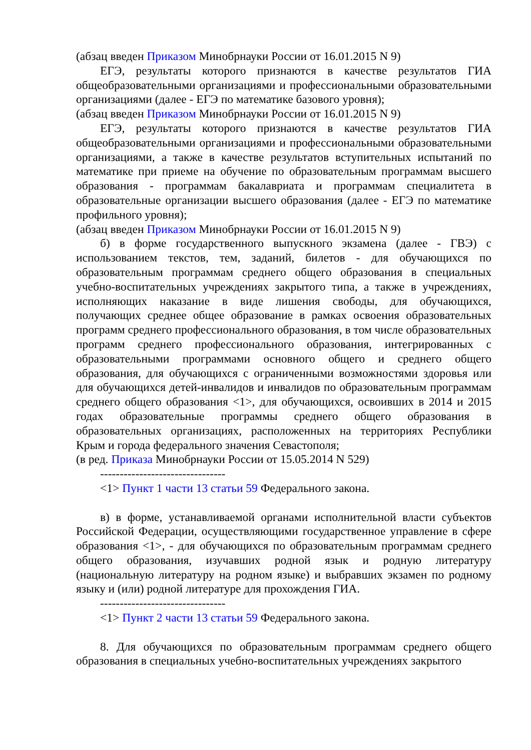(абзац введен Приказом Минобрнауки России от 16.01.2015 N 9)
ЕГЭ, результаты которого признаются в качестве результатов ГИА общеобразовательными организациями и профессиональными образовательными организациями (далее - ЕГЭ по математике базового уровня);
(абзац введен Приказом Минобрнауки России от 16.01.2015 N 9)
ЕГЭ, результаты которого признаются в качестве результатов ГИА общеобразовательными организациями и профессиональными образовательными организациями, а также в качестве результатов вступительных испытаний по математике при приеме на обучение по образовательным программам высшего образования - программам бакалавриата и программам специалитета в образовательные организации высшего образования (далее - ЕГЭ по математике профильного уровня);
(абзац введен Приказом Минобрнауки России от 16.01.2015 N 9)
б) в форме государственного выпускного экзамена (далее - ГВЭ) с использованием текстов, тем, заданий, билетов - для обучающихся по образовательным программам среднего общего образования в специальных учебно-воспитательных учреждениях закрытого типа, а также в учреждениях, исполняющих наказание в виде лишения свободы, для обучающихся, получающих среднее общее образование в рамках освоения образовательных программ среднего профессионального образования, в том числе образовательных программ среднего профессионального образования, интегрированных с образовательными программами основного общего и среднего общего образования, для обучающихся с ограниченными возможностями здоровья или для обучающихся детей-инвалидов и инвалидов по образовательным программам среднего общего образования <1>, для обучающихся, освоивших в 2014 и 2015 годах образовательные программы среднего общего образования в образовательных организациях, расположенных на территориях Республики Крым и города федерального значения Севастополя;
(в ред. Приказа Минобрнауки России от 15.05.2014 N 529)
--------------------------------
<1> Пункт 1 части 13 статьи 59 Федерального закона.
в) в форме, устанавливаемой органами исполнительной власти субъектов Российской Федерации, осуществляющими государственное управление в сфере образования <1>, - для обучающихся по образовательным программам среднего общего образования, изучавших родной язык и родную литературу (национальную литературу на родном языке) и выбравших экзамен по родному языку и (или) родной литературе для прохождения ГИА.
--------------------------------
<1> Пункт 2 части 13 статьи 59 Федерального закона.
8. Для обучающихся по образовательным программам среднего общего образования в специальных учебно-воспитательных учреждениях закрытого